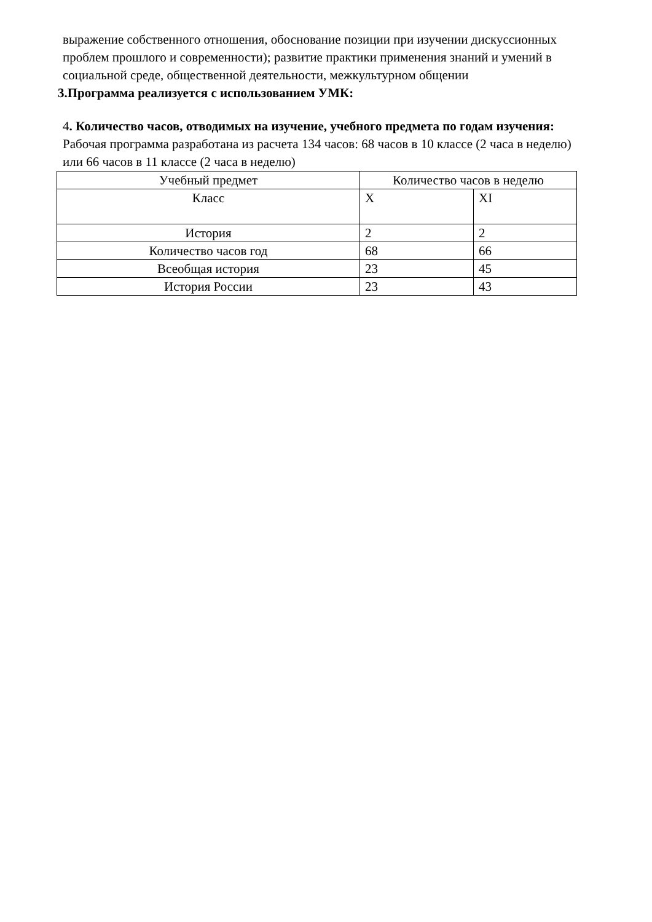выражение собственного отношения, обоснование позиции при изучении дискуссионных проблем прошлого и современности); развитие практики применения знаний и умений в социальной среде, общественной деятельности, межкультурном общении
3.Программа реализуется с использованием УМК:
4. Количество часов, отводимых на изучение, учебного предмета по годам изучения:
Рабочая программа разработана из расчета 134 часов: 68 часов в 10 классе (2 часа в неделю) или 66 часов в 11 классе (2 часа в неделю)
| Учебный предмет | Количество часов в неделю | |
| Класс | X | XI |
| История | 2 | 2 |
| Количество часов год | 68 | 66 |
| Всеобщая история | 23 | 45 |
| История России | 23 | 43 |